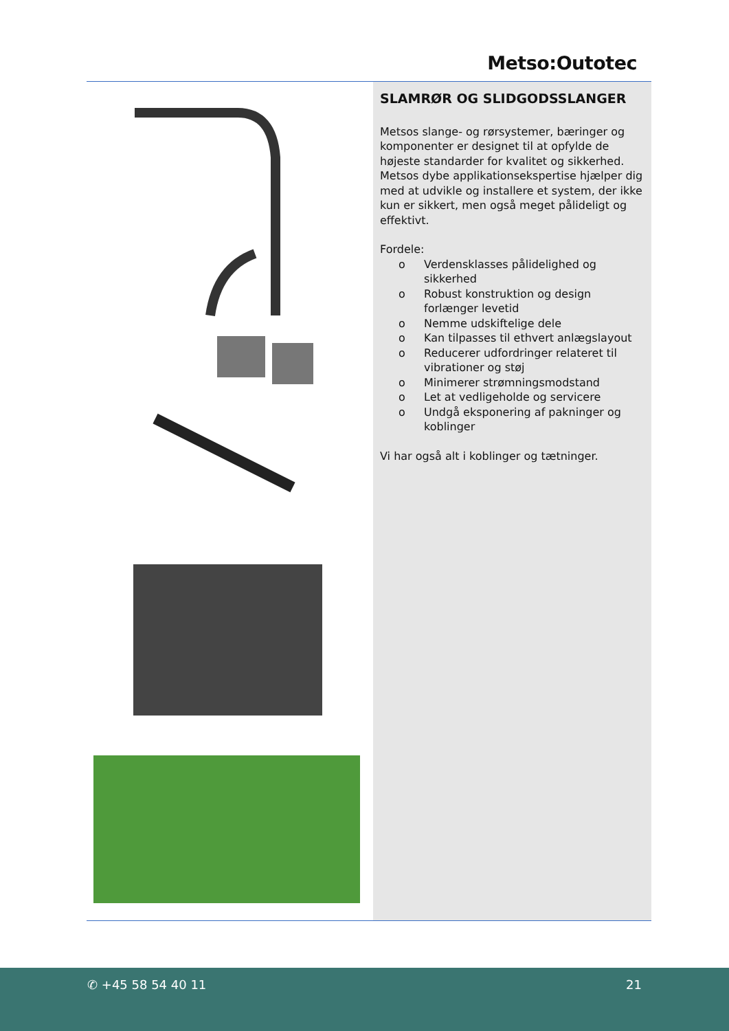Metso:Outotec
SLAMRØR OG SLIDGODSSLANGER
Metsos slange- og rørsystemer, bæringer og komponenter er designet til at opfylde de højeste standarder for kvalitet og sikkerhed. Metsos dybe applikationsekspertise hjælper dig med at udvikle og installere et system, der ikke kun er sikkert, men også meget pålideligt og effektivt.
Fordele:
o Verdensklasses pålidelighed og sikkerhed
o Robust konstruktion og design forlænger levetid
o Nemme udskiftelige dele
o Kan tilpasses til ethvert anlægslayout
o Reducerer udfordringer relateret til vibrationer og støj
o Minimerer strømningsmodstand
o Let at vedligeholde og servicere
o Undgå eksponering af pakninger og koblinger
Vi har også alt i koblinger og tætninger.
✆ +45 58 54 40 11 21